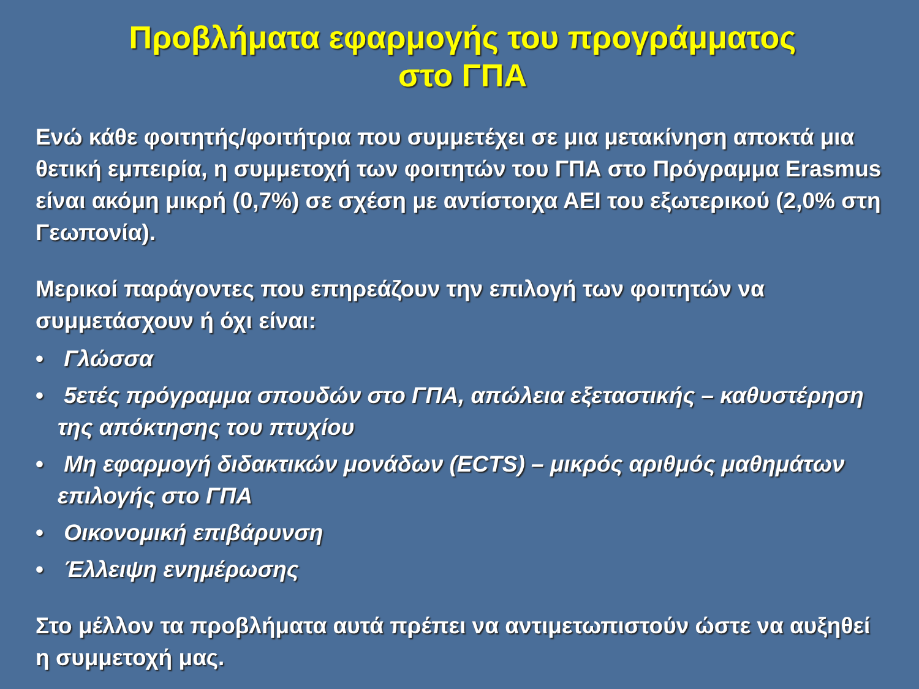Προβλήματα εφαρμογής του προγράμματος
στο ΓΠΑ
Ενώ κάθε φοιτητής/φοιτήτρια που συμμετέχει σε μια μετακίνηση αποκτά μια θετική εμπειρία, η συμμετοχή των φοιτητών του ΓΠΑ στο Πρόγραμμα Erasmus είναι ακόμη μικρή (0,7%) σε σχέση με αντίστοιχα ΑΕΙ του εξωτερικού (2,0% στη Γεωπονία).
Μερικοί παράγοντες που επηρεάζουν την επιλογή των φοιτητών να συμμετάσχουν ή όχι είναι:
• Γλώσσα
• 5ετές πρόγραμμα σπουδών στο ΓΠΑ, απώλεια εξεταστικής – καθυστέρηση της απόκτησης του πτυχίου
• Μη εφαρμογή διδακτικών μονάδων (ECTS) – μικρός αριθμός μαθημάτων επιλογής στο ΓΠΑ
• Οικονομική επιβάρυνση
• Έλλειψη ενημέρωσης
Στο μέλλον τα προβλήματα αυτά πρέπει να αντιμετωπιστούν ώστε να αυξηθεί η συμμετοχή μας.